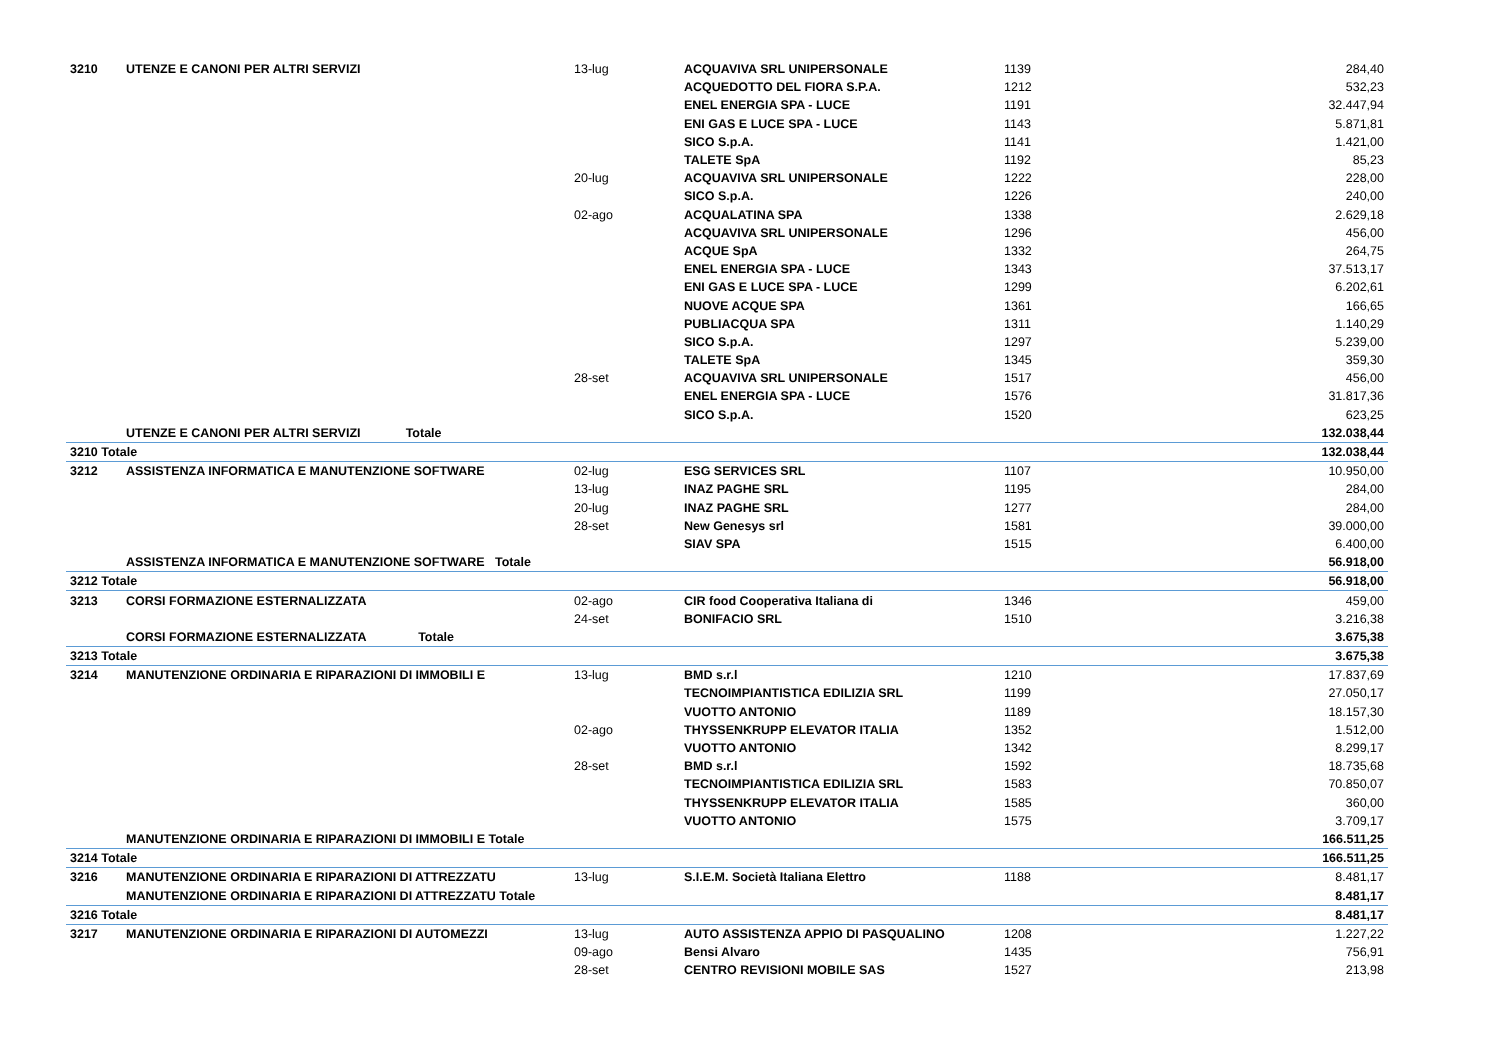| 3210 | UTENZE E CANONI PER ALTRI SERVIZI | 13-lug | ACQUAVIVA SRL UNIPERSONALE | 1139 | 284,40 |
| | | | ACQUEDOTTO DEL FIORA S.P.A. | 1212 | 532,23 |
| | | | ENEL ENERGIA SPA - LUCE | 1191 | 32.447,94 |
| | | | ENI GAS E LUCE SPA - LUCE | 1143 | 5.871,81 |
| | | | SICO S.p.A. | 1141 | 1.421,00 |
| | | | TALETE SpA | 1192 | 85,23 |
| | | 20-lug | ACQUAVIVA SRL UNIPERSONALE | 1222 | 228,00 |
| | | | SICO S.p.A. | 1226 | 240,00 |
| | | 02-ago | ACQUALATINA SPA | 1338 | 2.629,18 |
| | | | ACQUAVIVA SRL UNIPERSONALE | 1296 | 456,00 |
| | | | ACQUE SpA | 1332 | 264,75 |
| | | | ENEL ENERGIA SPA - LUCE | 1343 | 37.513,17 |
| | | | ENI GAS E LUCE SPA - LUCE | 1299 | 6.202,61 |
| | | | NUOVE ACQUE SPA | 1361 | 166,65 |
| | | | PUBLIACQUA SPA | 1311 | 1.140,29 |
| | | | SICO S.p.A. | 1297 | 5.239,00 |
| | | | TALETE SpA | 1345 | 359,30 |
| | | 28-set | ACQUAVIVA SRL UNIPERSONALE | 1517 | 456,00 |
| | | | ENEL ENERGIA SPA - LUCE | 1576 | 31.817,36 |
| | | | SICO S.p.A. | 1520 | 623,25 |
| | UTENZE E CANONI PER ALTRI SERVIZI Totale | | | | 132.038,44 |
| 3210 Totale | | | | | 132.038,44 |
| 3212 | ASSISTENZA INFORMATICA E MANUTENZIONE SOFTWARE | 02-lug | ESG SERVICES SRL | 1107 | 10.950,00 |
| | | 13-lug | INAZ PAGHE SRL | 1195 | 284,00 |
| | | 20-lug | INAZ PAGHE SRL | 1277 | 284,00 |
| | | 28-set | New Genesys srl | 1581 | 39.000,00 |
| | | | SIAV SPA | 1515 | 6.400,00 |
| | ASSISTENZA INFORMATICA E MANUTENZIONE SOFTWARE Totale | | | | 56.918,00 |
| 3212 Totale | | | | | 56.918,00 |
| 3213 | CORSI FORMAZIONE ESTERNALIZZATA | 02-ago | CIR food Cooperativa Italiana di | 1346 | 459,00 |
| | | 24-set | BONIFACIO SRL | 1510 | 3.216,38 |
| | CORSI FORMAZIONE ESTERNALIZZATA Totale | | | | 3.675,38 |
| 3213 Totale | | | | | 3.675,38 |
| 3214 | MANUTENZIONE ORDINARIA E RIPARAZIONI DI IMMOBILI E | 13-lug | BMD s.r.l | 1210 | 17.837,69 |
| | | | TECNOIMPIANTISTICA EDILIZIA SRL | 1199 | 27.050,17 |
| | | | VUOTTO ANTONIO | 1189 | 18.157,30 |
| | | 02-ago | THYSSENKRUPP ELEVATOR ITALIA | 1352 | 1.512,00 |
| | | | VUOTTO ANTONIO | 1342 | 8.299,17 |
| | | 28-set | BMD s.r.l | 1592 | 18.735,68 |
| | | | TECNOIMPIANTISTICA EDILIZIA SRL | 1583 | 70.850,07 |
| | | | THYSSENKRUPP ELEVATOR ITALIA | 1585 | 360,00 |
| | | | VUOTTO ANTONIO | 1575 | 3.709,17 |
| | MANUTENZIONE ORDINARIA E RIPARAZIONI DI IMMOBILI E Totale | | | | 166.511,25 |
| 3214 Totale | | | | | 166.511,25 |
| 3216 | MANUTENZIONE ORDINARIA E RIPARAZIONI DI ATTREZZATU | 13-lug | S.I.E.M. Società Italiana Elettro | 1188 | 8.481,17 |
| | MANUTENZIONE ORDINARIA E RIPARAZIONI DI ATTREZZATU Totale | | | | 8.481,17 |
| 3216 Totale | | | | | 8.481,17 |
| 3217 | MANUTENZIONE ORDINARIA E RIPARAZIONI DI AUTOMEZZI | 13-lug | AUTO ASSISTENZA APPIO DI PASQUALINO | 1208 | 1.227,22 |
| | | 09-ago | Bensi Alvaro | 1435 | 756,91 |
| | | 28-set | CENTRO REVISIONI MOBILE SAS | 1527 | 213,98 |